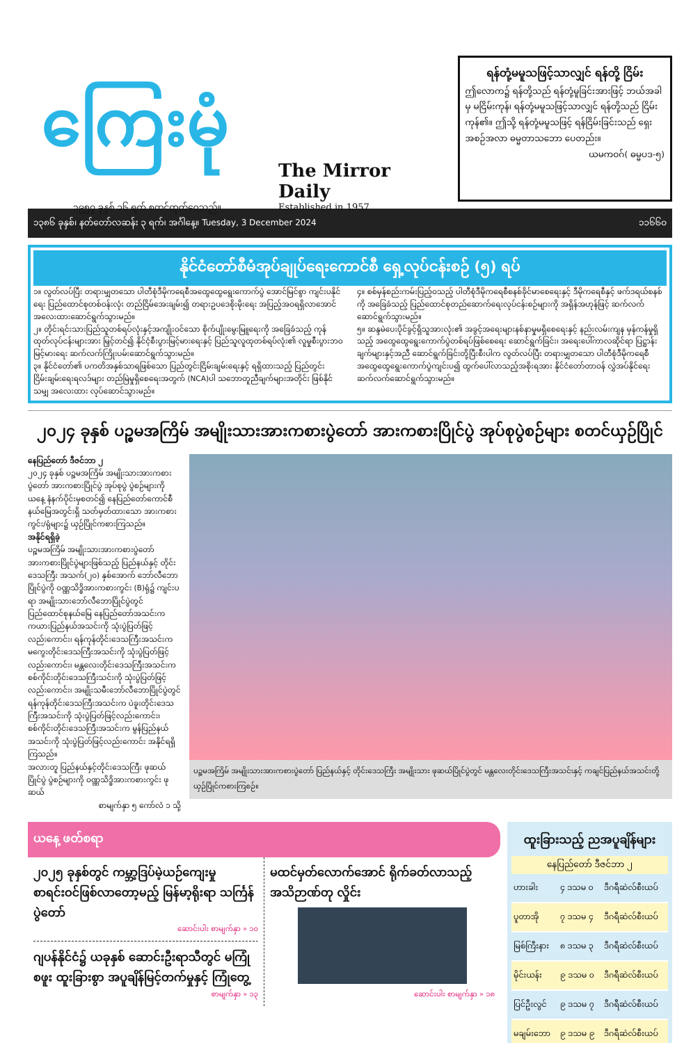ကြေးမုံ
The Mirror Daily
Established in 1957
၁၉၅၇ ခုနှစ် ၁၆ ရက် စတင်ထုတ်ဝေသည်။
ရန်တုံ့မမူသဖြင့်သာလျှင် ရန်တို့ ငြိမ်း
ဤလောက၌ ရန်တို့သည် ရန်တုံ့မူခြင်းအားဖြင့် ဘယ်အခါမှ မငြိမ်းကုန်၊ ရန်တုံ့မမူသဖြင့်သာလျှင် ရန်တို့သည် ငြိမ်းကုန်၏။ ဤသို့ ရန်တုံ့မမူသဖြင့် ရန်ငြိမ်းခြင်းသည် ရှေးအစဉ်အလာ ဓမ္မတာသဘော ပေတည်း။
ယမကဝဂ်( ဓမ္မပဒ-၅)
၁၃၈၆ ခုနှစ်၊ နတ်တော်လဆန်း ၃ ရက်၊ အင်္ဂါနေ့။ Tuesday, 3 December 2024 ၁၁၆၆၀
နိုင်ငံတော်စီမံအုပ်ချုပ်ရေးကောင်စီ ရှေ့လုပ်ငန်းစဉ် (၅) ရပ်
၁။ လွတ်လပ်ပြီး တရားမျှတသော ပါတီစုံဒီမိုကရေစီအထွေထွေရွေးကောက်ပွဲ အောင်မြင်စွာ ကျင်းပနိုင်ရေး ပြည်ထောင်စုတစ်ဝန်းလုံး တည်ငြိမ်အေးချမ်း၍ တရားဥပဒေစိုးမိုးရေး အပြည့်အဝရရှိလာအောင် အလေးထားဆောင်ရွက်သွားမည်။
၂။ တိုင်းရင်းသားပြည်သူတစ်ရပ်လုံးနှင့်အကျိုးဝင်သော စိုက်ပျိုးမွေးမြူရေးကို အခြေခံသည့် ကုန်ထုတ်လုပ်ငန်းများအား မြှင့်တင်၍ နိုင်ငံ့စီးပွားမြင့်မားရေးနှင့် ပြည်သူလူထုတစ်ရပ်လုံး၏ လူမှုစီးပွားဘဝမြင့်မားရေး ဆက်လက်ကြိုးပမ်းဆောင်ရွက်သွားမည်။
၃။ နိုင်ငံတော်၏ ပကတိအနှစ်သာရဖြစ်သော ပြည်တွင်းငြိမ်းချမ်းရေးနှင့် ရရှိထားသည့် ပြည်တွင်းငြိမ်းချမ်းရေးရလဒ်များ တည်မြဲမှုရှိစေရေးအတွက် (NCA)ပါ သဘောတူညီချက်များအတိုင်း ဖြစ်နိုင်သမျှ အလေးထား လုပ်ဆောင်သွားမည်။
၄။ စစ်မှန်စည်းကမ်းပြည့်ဝသည့် ပါတီစုံဒီမိုကရေစီစနစ်ခိုင်မာစေရေးနှင့် ဒီမိုကရေစီနှင့် ဖက်ဒရယ်စနစ်ကို အခြေခံသည့် ပြည်ထောင်စုတည်ဆောက်ရေးလုပ်ငန်းစဉ်များကို အရှိန်အဟုန်ဖြင့် ဆက်လက်ဆောင်ရွက်သွားမည်။
၅။ ဆန္ဒမဲပေးပိုင်ခွင့်ရှိသူအားလုံး၏ အခွင့်အရေးများနစ်နာမှုမရှိစေရေးနှင့် နည်းလမ်းကျန မှန်ကန်မှုရှိသည့် အထွေထွေရွေးကောက်ပွဲတစ်ရပ်ဖြစ်စေရေး ဆောင်ရွက်ခြင်း၊ အရေးပေါ်ကာလဆိုင်ရာ ပြဋ္ဌာန်းချက်များနှင့်အညီ ဆောင်ရွက်ခြင်းတို့ပြီးစီးပါက လွတ်လပ်ပြီး တရားမျှတသော ပါတီစုံဒီမိုကရေစီ အထွေထွေရွေးကောက်ပွဲကျင်းပ၍ ထွက်ပေါ်လာသည့်အစိုးရအား နိုင်ငံတော်တာဝန် လွှဲအပ်နိုင်ရေး ဆက်လက်ဆောင်ရွက်သွားမည်။
၂၀၂၄ ခုနှစ် ပဉ္စမအကြိမ် အမျိုးသားအားကစားပွဲတော် အားကစားပြိုင်ပွဲ အုပ်စုပွဲစဉ်များ စတင်ယှဉ်ပြိုင်
နေပြည်တော် ဒီဇင်ဘာ ၂
၂၀၂၄ ခုနှစ် ပဉ္စမအကြိမ် အမျိုးသားအားကစားပွဲတော် အားကစားပြိုင်ပွဲ အုပ်စုပွဲ ပွဲစဉ်များကို ယနေ့ နံနက်ပိုင်းမှစတင်၍ နေပြည်တော်ကောင်စီနယ်မြေအတွင်းရှိ သတ်မှတ်ထားသော အားကစားကွင်း/ရုံများ၌ ယှဉ်ပြိုင်ကစားကြသည်။
အနိုင်ရရှိခဲ့
ပဉ္စမအကြိမ် အမျိုးသားအားကစားပွဲတော် အားကစားပြိုင်ပွဲများဖြစ်သည့် ပြည်နယ်နှင့် တိုင်းဒေသကြီး အသက်(၂၀) နှစ်အောက် ဘော်လီဘောပြိုင်ပွဲကို ဝဏ္ဏသိဒ္ဓိအားကစားကွင်း (B)ရုံ၌ ကျင်းပရာ အမျိုးသားဘော်လီဘောပြိုင်ပွဲတွင် ပြည်ထောင်စုနယ်မြေ နေပြည်တော်အသင်းက ကယားပြည်နယ်အသင်းကို သုံးပွဲပြတ်ဖြင့်လည်းကောင်း၊ ရန်ကုန်တိုင်းဒေသကြီးအသင်းက မကွေးတိုင်းဒေသကြီးအသင်းကို သုံးပွဲပြတ်ဖြင့်လည်းကောင်း၊ မန္တလေးတိုင်းဒေသကြီးအသင်းက စစ်ကိုင်းတိုင်းဒေသကြီးသင်းကို သုံးပွဲပြတ်ဖြင့် လည်းကောင်း၊ အမျိုးသမီးဘော်လီဘောပြိုင်ပွဲတွင် ရန်ကုန်တိုင်းဒေသကြီးအသင်းက ပဲခူးတိုင်းဒေသကြီးအသင်းကို သုံးပွဲပြတ်ဖြင့်လည်းကောင်း၊ စစ်ကိုင်းတိုင်းဒေသကြီးအသင်းက မွန်ပြည်နယ်အသင်းကို သုံးပွဲပြတ်ဖြင့်လည်းကောင်း အနိုင်ရရှိကြသည်။
အလားတူ ပြည်နယ်နှင့်တိုင်းဒေသကြီး ဖုဆယ်ပြိုင်ပွဲ ပွဲစဉ်များကို ဝဏ္ဏသိဒ္ဓိအားကစားကွင်း ဖုဆယ်
စာမျက်နှာ ၅ ကော်လံ ၁ သို့
ပဉ္စမအကြိမ် အမျိုးသားအားကစားပွဲတော် ပြည်နယ်နှင့် တိုင်းဒေသကြီး အမျိုးသား ဖုဆယ်ပြိုင်ပွဲတွင် မန္တလေးတိုင်းဒေသကြီးအသင်းနှင့် ကချင်ပြည်နယ်အသင်းတို့ ယှဉ်ပြိုင်ကစားကြစဉ်။
ယနေ့ ဖတ်စရာ
၂၀၂၅ ခုနှစ်တွင် ကမ္ဘာ့ဒြပ်မဲ့ယဉ်ကျေးမှု စာရင်းဝင်ဖြစ်လာတော့မည့် မြန်မာ့ရိုးရာ သင်္ကြန်ပွဲတော်
ဆောင်းပါး စာမျက်နှာ » ၁၀
ဂျပန်နိုင်ငံ၌ ယခုနှစ် ဆောင်းဦးရာသီတွင် မကြုံစဖူး ထူးခြားစွာ အပူချိန်မြင့်တက်မှုနှင့် ကြုံတွေ့
စာမျက်နှာ » ၁၃
မထင်မှတ်လောက်အောင် ရိုက်ခတ်လာသည့် အသိဉာဏ်တု လှိုင်း
ဆောင်းပါး စာမျက်နှာ » ၁၈
ထူးခြားသည့် ညအပူချိန်များ
နေပြည်တော် ဒီဇင်ဘာ ၂
| ဟားခါး | ၄ ဒသမ ၀ | ဒီဂရီဆဲလ်စီးယပ် |
| ပူတာအို | ၇ ဒသမ ၄ | ဒီဂရီဆဲလ်စီးယပ် |
| မြစ်ကြီးနား | ၈ ဒသမ ၃ | ဒီဂရီဆဲလ်စီးယပ် |
| မိုင်းယန်း | ၉ ဒသမ ၀ | ဒီဂရီဆဲလ်စီးယပ် |
| ပြင်ဦးလွင် | ၉ ဒသမ ၇ | ဒီဂရီဆဲလ်စီးယပ် |
| မချမ်းဘော | ၉ ဒသမ ၉ | ဒီဂရီဆဲလ်စီးယပ် |